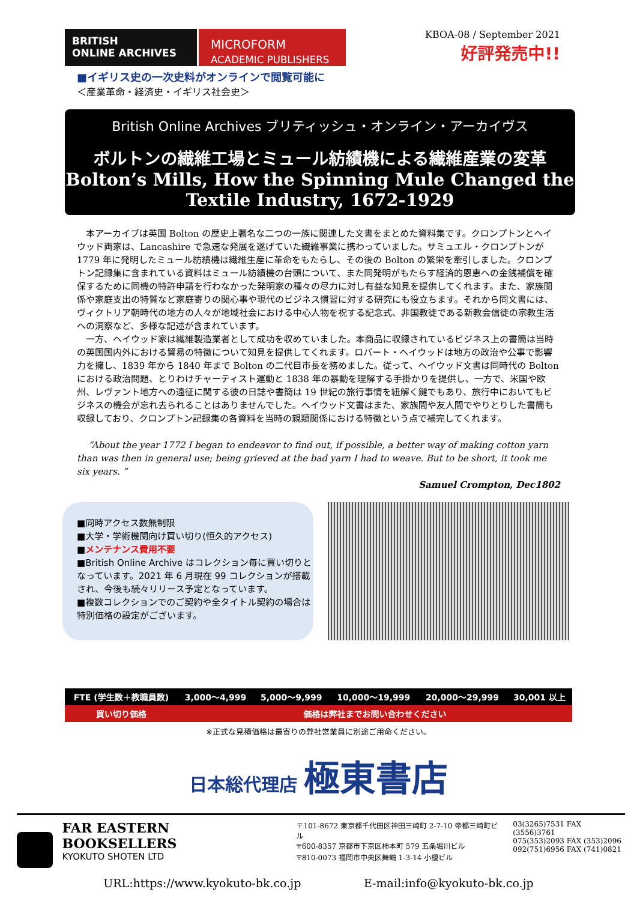BRITISH
ONLINE ARCHIVES
MICROFORM
ACADEMIC PUBLISHERS
KBOA-08 / September 2021
好評発売中!!
■イギリス史の一次史料がオンラインで閲覧可能に
＜産業革命・経済史・イギリス社会史＞
British Online Archives ブリティッシュ・オンライン・アーカイヴス
ボルトンの繊維工場とミュール紡績機による繊維産業の変革
Bolton’s Mills, How the Spinning Mule Changed the
Textile Industry, 1672-1929
本アーカイブは英国 Bolton の歴史上著名な二つの一族に関連した文書をまとめた資料集です。クロンプトンとヘイウッド両家は、Lancashire で急速な発展を遂げていた繊維事業に携わっていました。サミュエル・クロンプトンが 1779 年に発明したミュール紡績機は繊維生産に革命をもたらし、その後の Bolton の繁栄を牽引しました。クロンプトン記録集に含まれている資料はミュール紡績機の台頭について、また同発明がもたらす経済的恩恵への金銭補償を確保するために同機の特許申請を行わなかった発明家の種々の尽力に対し有益な知見を提供してくれます。また、家族関係や家庭支出の特質など家庭寄りの関心事や現代のビジネス慣習に対する研究にも役立ちます。それから同文書には、ヴィクトリア朝時代の地方の人々が地域社会における中心人物を祝する記念式、非国教徒である新教会信徒の宗教生活への洞察など、多様な記述が含まれています。
一方、ヘイウッド家は繊維製造業者として成功を収めていました。本商品に収録されているビジネス上の書簡は当時の英国国内外における貿易の特徴について知見を提供してくれます。ロバート・ヘイウッドは地方の政治や公事で影響力を擁し、1839 年から 1840 年まで Bolton の二代目市長を務めました。従って、ヘイウッド文書は同時代の Bolton における政治問題、とりわけチャーティスト運動と 1838 年の暴動を理解する手掛かりを提供し、一方で、米国や欧州、レヴァント地方への遠征に関する彼の日誌や書簡は 19 世紀の旅行事情を紐解く鍵でもあり、旅行中においてもビジネスの機会が忘れ去られることはありませんでした。ヘイウッド文書はまた、家族間や友人間でやりとりした書簡も収録しており、クロンプトン記録集の各資料を当時の親類関係における特徴という点で補完してくれます。
“About the year 1772 I began to endeavor to find out, if possible, a better way of making cotton yarn than was then in general use; being grieved at the bad yarn I had to weave. But to be short, it took me six years. ”
Samuel Crompton, Dec1802
■同時アクセス数無制限
■大学・学術機関向け買い切り(恒久的アクセス)
■メンテナンス費用不要
■British Online Archive はコレクション毎に買い切りとなっています。2021 年 6 月現在 99 コレクションが搭載され、今後も続々リリース予定となっています。
■複数コレクションでのご契約や全タイトル契約の場合は特別価格の設定がございます。
| FTE (学生数＋教職員数) | 3,000～4,999 | 5,000～9,999 | 10,000～19,999 | 20,000～29,999 | 30,001 以上 |
| --- | --- | --- | --- | --- | --- |
| 買い切り価格 | 価格は弊社までお問い合わせください | | | | |
※正式な見積価格は最寄りの弊社営業員に別途ご用命ください。
日本総代理店 極東書店
FAR EASTERN BOOKSELLERS
KYOKUTO SHOTEN LTD
〒101-8672 東京都千代田区神田三崎町 2-7-10 帝都三崎町ビル
〒600-8357 京都市下京区柿本町 579 五条堀川ビル
〒810-0073 福岡市中央区舞鶴 1-3-14 小榎ビル
03(3265)7531 FAX (3556)3761
075(353)2093 FAX (353)2096
092(751)6956 FAX (741)0821
URL:https://www.kyokuto-bk.co.jp E-mail:info@kyokuto-bk.co.jp